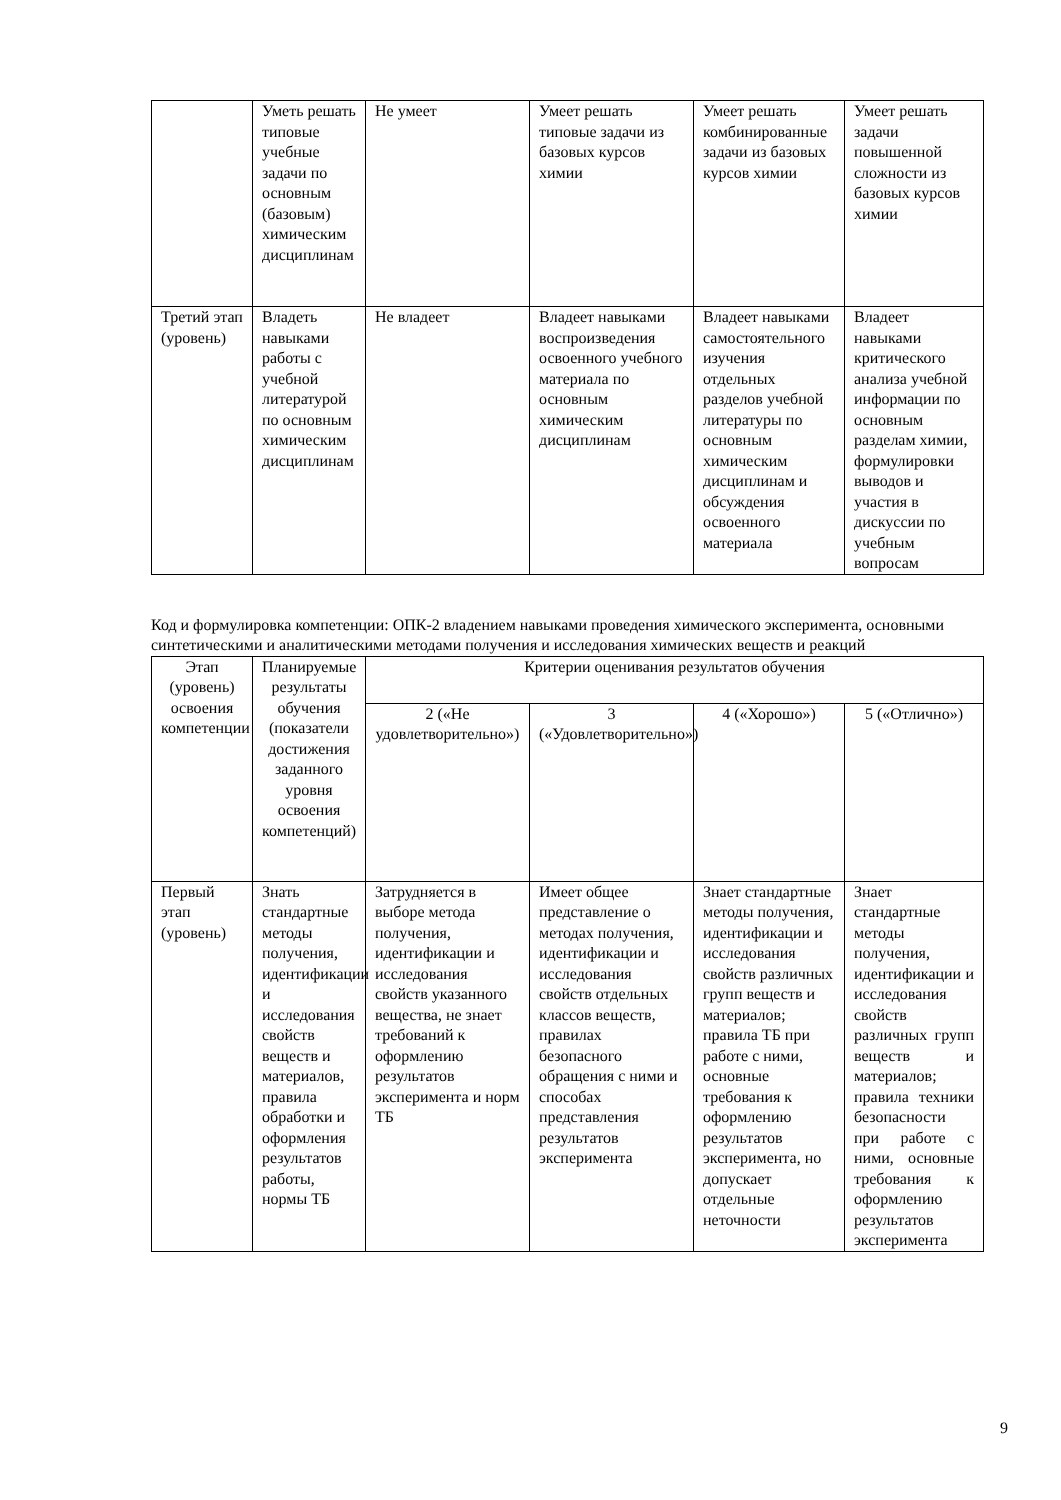| | Уметь решать типовые учебные задачи по основным (базовым) химическим дисциплинам | Не умеет | Умеет решать типовые задачи из базовых курсов химии | Умеет решать комбинированные задачи из базовых курсов химии | Умеет решать задачи повышенной сложности из базовых курсов химии |
| Третий этап (уровень) | Владеть навыками работы с учебной литературой по основным химическим дисциплинам | Не владеет | Владеет навыками воспроизведения освоенного учебного материала по основным химическим дисциплинам | Владеет навыками самостоятельного изучения отдельных разделов учебной литературы по основным химическим дисциплинам и обсуждения освоенного материала | Владеет навыками критического анализа учебной информации по основным разделам химии, формулировки выводов и участия в дискуссии по учебным вопросам |
Код и формулировка компетенции: ОПК-2 владением навыками проведения химического эксперимента, основными синтетическими и аналитическими методами получения и исследования химических веществ и реакций
| Этап (уровень) освоения компетенции | Планируемые результаты обучения (показатели достижения заданного уровня освоения компетенций) | Критерии оценивания результатов обучения | | | |
| --- | --- | --- | --- | --- | --- |
| | | 2 («Не удовлетворительно») | 3 («Удовлетворительно») | 4 («Хорошо») | 5 («Отлично») |
| Первый этап (уровень) | Знать стандартные методы получения, идентификации и исследования свойств веществ и материалов, правила обработки и оформления результатов работы, нормы ТБ | Затрудняется в выборе метода получения, идентификации и исследования свойств указанного вещества, не знает требований к оформлению результатов эксперимента и норм ТБ | Имеет общее представление о методах получения, идентификации и исследования свойств отдельных классов веществ, правилах безопасного обращения с ними и способах представления результатов эксперимента | Знает стандартные методы получения, идентификации и исследования свойств различных групп веществ и материалов; правила ТБ при работе с ними, основные требования к оформлению результатов эксперимента, но допускает отдельные неточности | Знает стандартные методы получения, идентификации и исследования свойств различных групп веществ и материалов; правила техники безопасности при работе с ними, основные требования к оформлению результатов эксперимента |
9